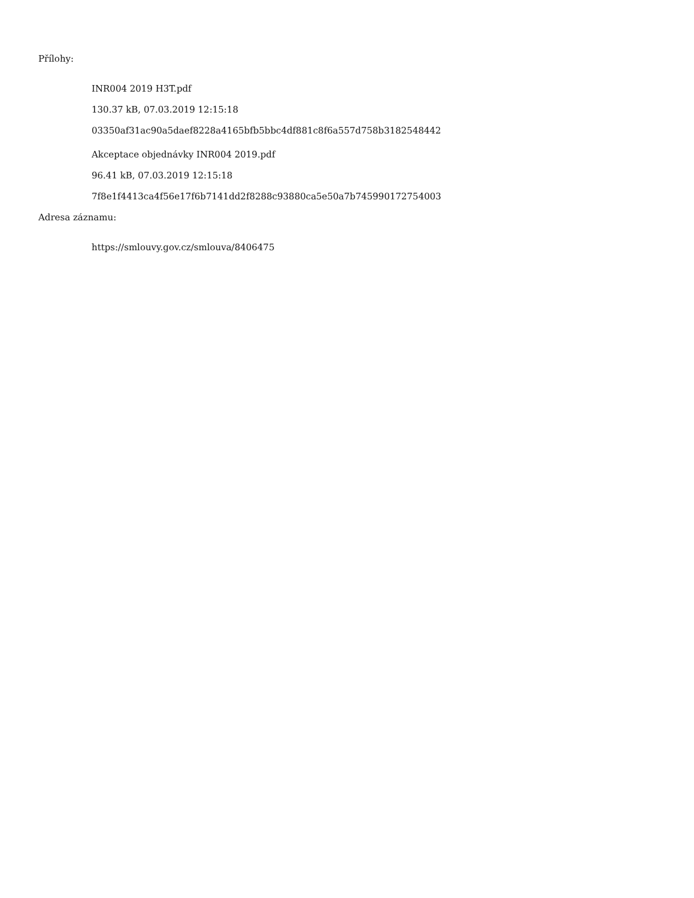Přílohy:
INR004 2019 H3T.pdf
130.37 kB, 07.03.2019 12:15:18
03350af31ac90a5daef8228a4165bfb5bbc4df881c8f6a557d758b3182548442
Akceptace objednávky INR004 2019.pdf
96.41 kB, 07.03.2019 12:15:18
7f8e1f4413ca4f56e17f6b7141dd2f8288c93880ca5e50a7b745990172754003
Adresa záznamu:
https://smlouvy.gov.cz/smlouva/8406475